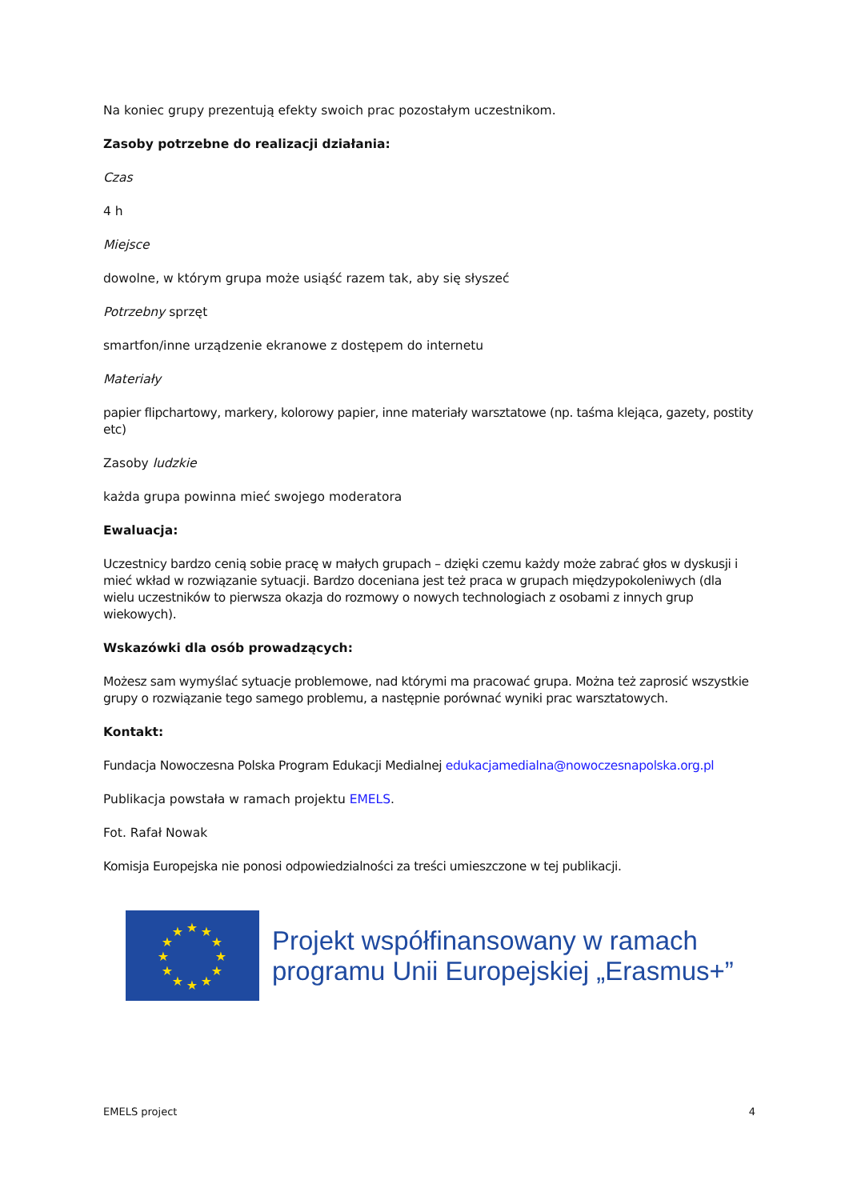Na koniec grupy prezentują efekty swoich prac pozostałym uczestnikom.
Zasoby potrzebne do realizacji działania:
Czas
4 h
Miejsce
dowolne, w którym grupa może usiąść razem tak, aby się słyszeć
Potrzebny sprzęt
smartfon/inne urządzenie ekranowe z dostępem do internetu
Materiały
papier flipchartowy, markery, kolorowy papier, inne materiały warsztatowe (np. taśma klejąca, gazety, postity etc)
Zasoby ludzkie
każda grupa powinna mieć swojego moderatora
Ewaluacja:
Uczestnicy bardzo cenią sobie pracę w małych grupach – dzięki czemu każdy może zabrać głos w dyskusji i mieć wkład w rozwiązanie sytuacji. Bardzo doceniana jest też praca w grupach międzypokoleniwych (dla wielu uczestników to pierwsza okazja do rozmowy o nowych technologiach z osobami z innych grup wiekowych).
Wskazówki dla osób prowadzących:
Możesz sam wymyślać sytuacje problemowe, nad którymi ma pracować grupa. Można też zaprosić wszystkie grupy o rozwiązanie tego samego problemu, a następnie porównać wyniki prac warsztatowych.
Kontakt:
Fundacja Nowoczesna Polska Program Edukacji Medialnej edukacjamedialna@nowoczesnapolska.org.pl
Publikacja powstała w ramach projektu EMELS.
Fot. Rafał Nowak
Komisja Europejska nie ponosi odpowiedzialności za treści umieszczone w tej publikacji.
★
★
★
★
★
★
★
★
★
★
★
★
Projekt współfinansowany w ramach programu Unii Europejskiej „Erasmus+”
EMELS project 4